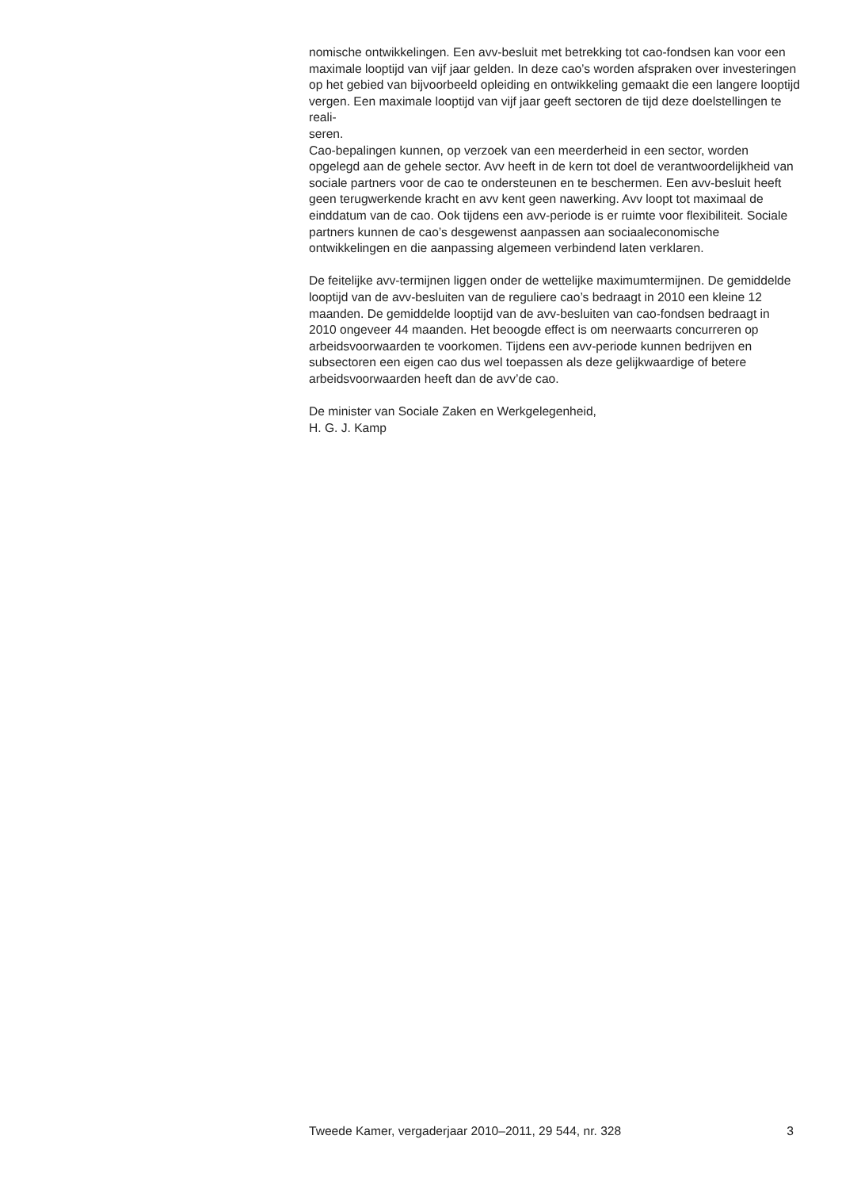nomische ontwikkelingen. Een avv-besluit met betrekking tot cao-fondsen kan voor een maximale looptijd van vijf jaar gelden. In deze cao’s worden afspraken over investeringen op het gebied van bijvoorbeeld opleiding en ontwikkeling gemaakt die een langere looptijd vergen. Een maximale looptijd van vijf jaar geeft sectoren de tijd deze doelstellingen te reali-
seren.
Cao-bepalingen kunnen, op verzoek van een meerderheid in een sector, worden opgelegd aan de gehele sector. Avv heeft in de kern tot doel de verantwoordelijkheid van sociale partners voor de cao te ondersteunen en te beschermen. Een avv-besluit heeft geen terugwerkende kracht en avv kent geen nawerking. Avv loopt tot maximaal de einddatum van de cao. Ook tijdens een avv-periode is er ruimte voor flexibiliteit. Sociale partners kunnen de cao’s desgewenst aanpassen aan sociaaleconomische ontwikkelingen en die aanpassing algemeen verbindend laten verklaren.
De feitelijke avv-termijnen liggen onder de wettelijke maximumtermijnen. De gemiddelde looptijd van de avv-besluiten van de reguliere cao’s bedraagt in 2010 een kleine 12 maanden. De gemiddelde looptijd van de avv-besluiten van cao-fondsen bedraagt in 2010 ongeveer 44 maanden. Het beoogde effect is om neerwaarts concurreren op arbeidsvoorwaarden te voorkomen. Tijdens een avv-periode kunnen bedrijven en subsectoren een eigen cao dus wel toepassen als deze gelijkwaardige of betere arbeidsvoorwaarden heeft dan de avv’de cao.
De minister van Sociale Zaken en Werkgelegenheid,
H. G. J. Kamp
Tweede Kamer, vergaderjaar 2010–2011, 29 544, nr. 328 3